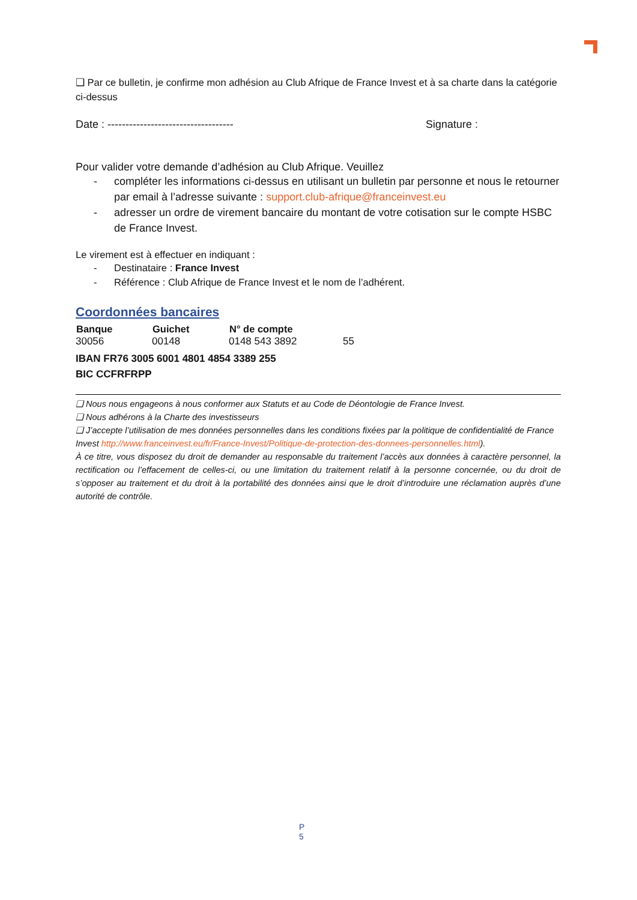❑ Par ce bulletin, je confirme mon adhésion au Club Afrique de France Invest et à sa charte dans la catégorie ci-dessus
Date : ----------------------------------- Signature :
Pour valider votre demande d’adhésion au Club Afrique. Veuillez
- compléter les informations ci-dessus en utilisant un bulletin par personne et nous le retourner par email à l’adresse suivante : support.club-afrique@franceinvest.eu
- adresser un ordre de virement bancaire du montant de votre cotisation sur le compte HSBC de France Invest.
Le virement est à effectuer en indiquant :
- Destinataire : France Invest
- Référence : Club Afrique de France Invest et le nom de l’adhérent.
Coordonnées bancaires
| Banque | Guichet | N° de compte | |
| --- | --- | --- | --- |
| 30056 | 00148 | 0148 543 3892 | 55 |
IBAN FR76 3005 6001 4801 4854 3389 255
BIC CCFRFRPP
❑ Nous nous engageons à nous conformer aux Statuts et au Code de Déontologie de France Invest.
❑ Nous adhérons à la Charte des investisseurs
❑ J’accepte l’utilisation de mes données personnelles dans les conditions fixées par la politique de confidentialité de France Invest http://www.franceinvest.eu/fr/France-Invest/Politique-de-protection-des-donnees-personnelles.html).
À ce titre, vous disposez du droit de demander au responsable du traitement l’accès aux données à caractère personnel, la rectification ou l’effacement de celles-ci, ou une limitation du traitement relatif à la personne concernée, ou du droit de s’opposer au traitement et du droit à la portabilité des données ainsi que le droit d’introduire une réclamation auprès d’une autorité de contrôle.
P
5